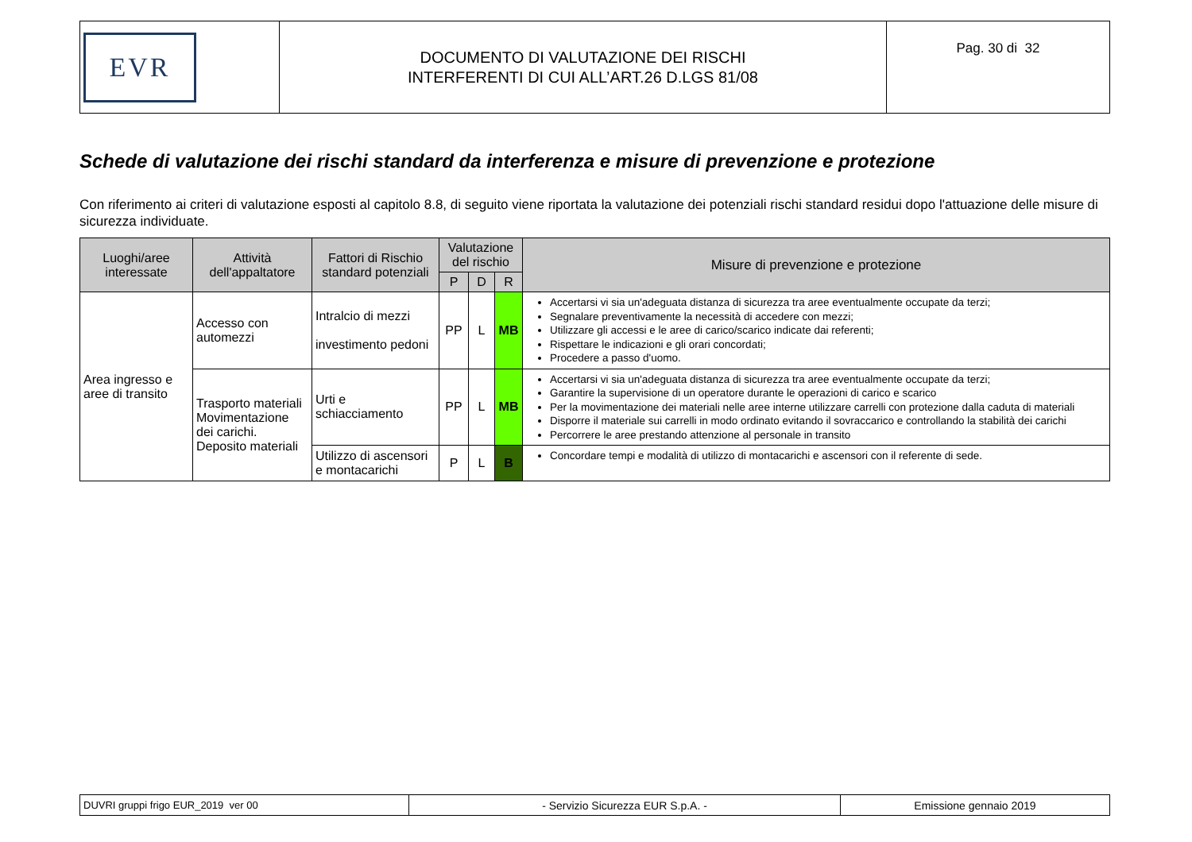| EVR | DOCUMENTO DI VALUTAZIONE DEI RISCHI INTERFERENTI DI CUI ALL’ART.26 D.LGS 81/08 | Pag. 30 di 32 |
Schede di valutazione dei rischi standard da interferenza e misure di prevenzione e protezione
Con riferimento ai criteri di valutazione esposti al capitolo 8.8, di seguito viene riportata la valutazione dei potenziali rischi standard residui dopo l'attuazione delle misure di sicurezza individuate.
| Luoghi/aree interessate | Attività dell'appaltatore | Fattori di Rischio standard potenziali | Valutazione del rischio | | | Misure di prevenzione e protezione |
| --- | --- | --- | --- | --- | --- | --- |
| | | | P | D | R | |
| Area ingresso e aree di transito | Accesso con automezzi | Intralcio di mezzi investimento pedoni | PP | L | MB | Accertarsi vi sia un'adeguata distanza di sicurezza tra aree eventualmente occupate da terzi; Segnalare preventivamente la necessità di accedere con mezzi; Utilizzare gli accessi e le aree di carico/scarico indicate dai referenti; Rispettare le indicazioni e gli orari concordati; Procedere a passo d'uomo. |
| | Trasporto materiali Movimentazione dei carichi. Deposito materiali | Urti e schiacciamento | PP | L | MB | Accertarsi vi sia un'adeguata distanza di sicurezza tra aree eventualmente occupate da terzi; Garantire la supervisione di un operatore durante le operazioni di carico e scarico Per la movimentazione dei materiali nelle aree interne utilizzare carrelli con protezione dalla caduta di materiali Disporre il materiale sui carrelli in modo ordinato evitando il sovraccarico e controllando la stabilità dei carichi Percorrere le aree prestando attenzione al personale in transito |
| | | Utilizzo di ascensori e montacarichi | P | L | B | Concordare tempi e modalità di utilizzo di montacarichi e ascensori con il referente di sede. |
| DUVRI gruppi frigo EUR_2019 ver 00 | - Servizio Sicurezza EUR S.p.A. - | Emissione gennaio 2019 |